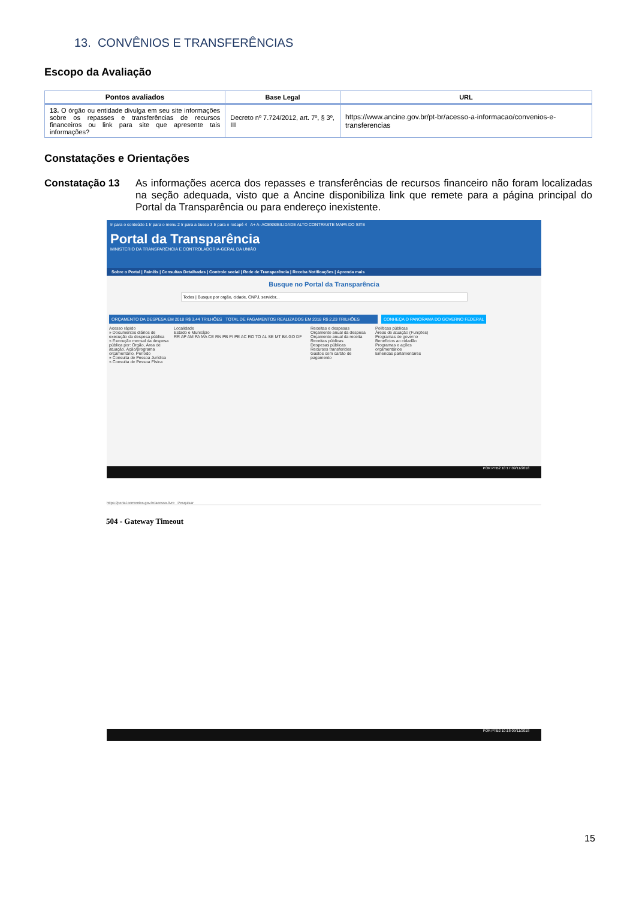13. CONVÊNIOS E TRANSFERÊNCIAS
Escopo da Avaliação
| Pontos avaliados | Base Legal | URL |
| --- | --- | --- |
| 13. O órgão ou entidade divulga em seu site informações sobre os repasses e transferências de recursos financeiros ou link para site que apresente tais informações? | Decreto nº 7.724/2012, art. 7º, § 3º, III | https://www.ancine.gov.br/pt-br/acesso-a-informacao/convenios-e-transferencias |
Constatações e Orientações
Constatação 13 As informações acerca dos repasses e transferências de recursos financeiro não foram localizadas na seção adequada, visto que a Ancine disponibiliza link que remete para a página principal do Portal da Transparência ou para endereço inexistente.
Ir para o conteúdo 1 Ir para o menu 2 Ir para a busca 3 Ir para o rodapé 4 A+ A- ACESSIBILIDADE ALTO CONTRASTE MAPA DO SITE
Portal da Transparência
MINISTÉRIO DA TRANSPARÊNCIA E CONTROLADORIA-GERAL DA UNIÃO
Sobre o Portal | Painéis | Consultas Detalhadas | Controle social | Rede de Transparência | Receba Notificações | Aprenda mais
Busque no Portal da Transparência
Todos | Busque por orgão, cidade, CNPJ, servidor...
ORÇAMENTO DA DESPESA EM 2018 R$ 3,44 TRILHÕES TOTAL DE PAGAMENTOS REALIZADOS EM 2018 R$ 2,23 TRILHÕES
CONHEÇA O PANORAMA DO GOVERNO FEDERAL
Acesso rápido
» Documentos diários de execução da despesa pública
» Execução mensal da despesa pública por: Órgão, Área de atuação, Ação/programa orçamentário, Período
» Consulta de Pessoa Jurídica
» Consulta de Pessoa Física
Localidade
Estado e Município
RR AP AM PA MA CE RN PB PI PE AC RO TO AL SE MT BA GO DF
Receitas e despesas
Orçamento anual da despesa
Orçamento anual da receita
Receitas públicas
Despesas públicas
Recursos transferidos
Gastos com cartão de pagamento
Políticas públicas
Áreas de atuação (Funções)
Programas de governo
Benefícios ao cidadão
Programas e ações orçamentários
Emendas parlamentares
POR PTB2 10:17 09/11/2018
https://portal.convenios.gov.br/acesso-livre Pesquisar
504 - Gateway Timeout
POR PTB2 10:18 09/11/2018
15